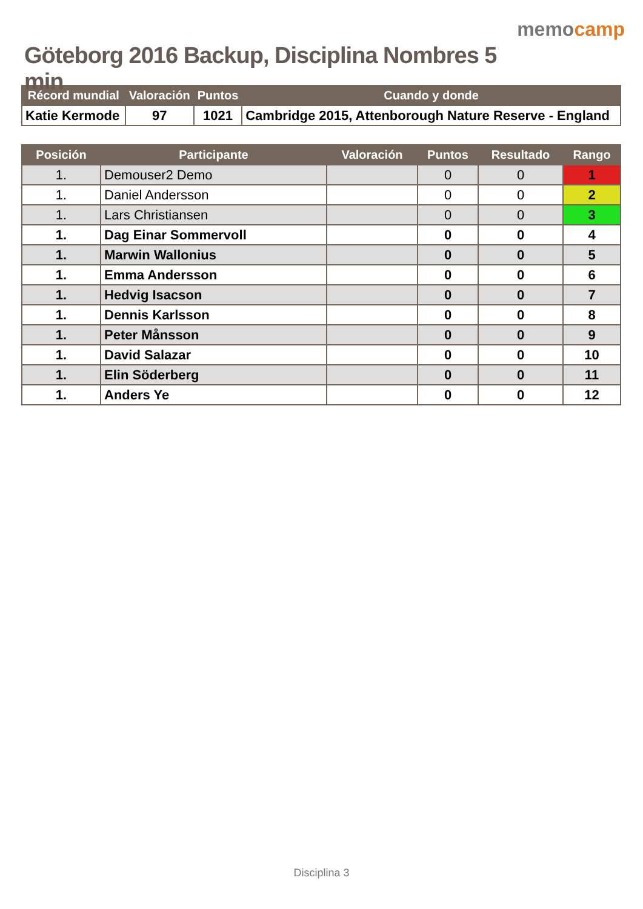Göteborg 2016 Backup, Disciplina Nombres 5 min
memocamp
| Récord mundial | Valoración | Puntos | Cuando y donde |
| --- | --- | --- | --- |
| Katie Kermode | 97 | 1021 | Cambridge 2015, Attenborough Nature Reserve - England |
| Posición | Participante | Valoración | Puntos | Resultado | Rango |
| --- | --- | --- | --- | --- | --- |
| 1. | Demouser2 Demo | | 0 | 0 | 1 |
| 1. | Daniel Andersson | | 0 | 0 | 2 |
| 1. | Lars Christiansen | | 0 | 0 | 3 |
| 1. | Dag Einar Sommervoll | | 0 | 0 | 4 |
| 1. | Marwin Wallonius | | 0 | 0 | 5 |
| 1. | Emma Andersson | | 0 | 0 | 6 |
| 1. | Hedvig Isacson | | 0 | 0 | 7 |
| 1. | Dennis Karlsson | | 0 | 0 | 8 |
| 1. | Peter Månsson | | 0 | 0 | 9 |
| 1. | David Salazar | | 0 | 0 | 10 |
| 1. | Elin Söderberg | | 0 | 0 | 11 |
| 1. | Anders Ye | | 0 | 0 | 12 |
Disciplina 3